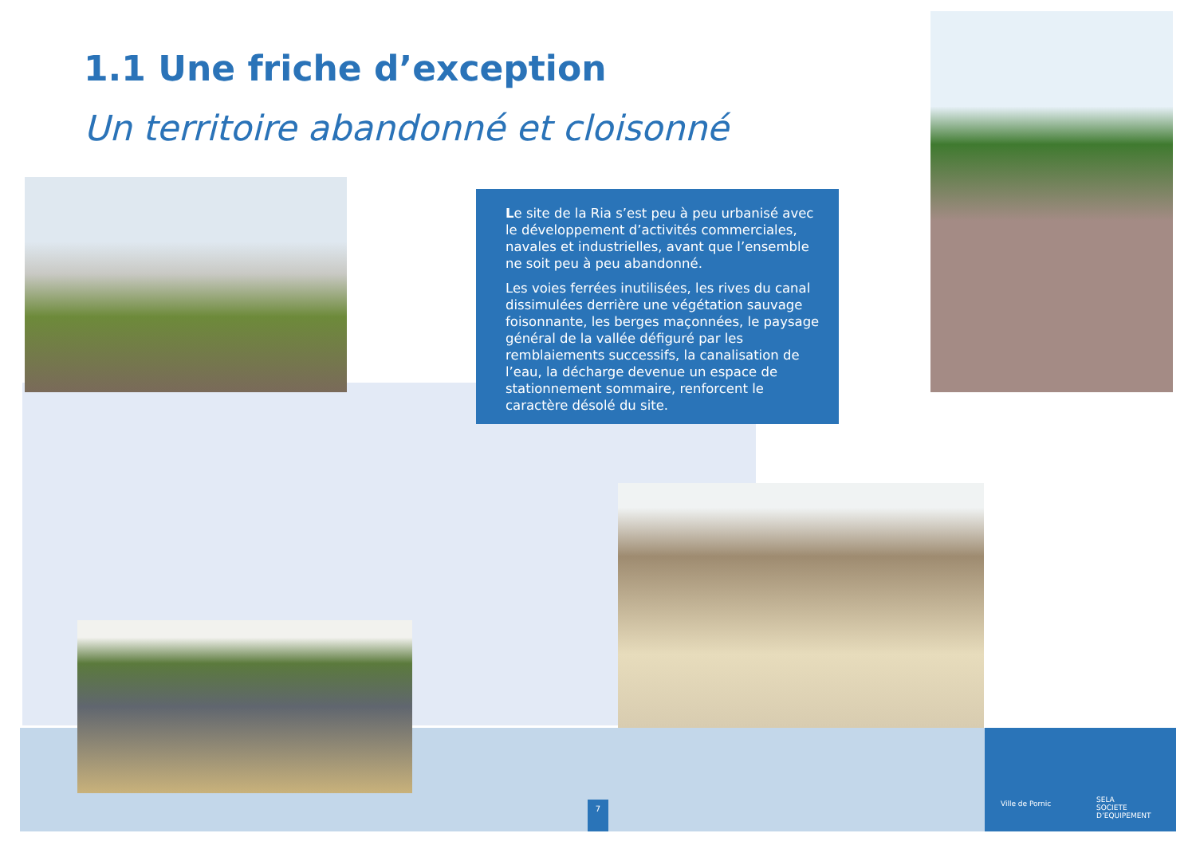1.1 Une friche d’exception
Un territoire abandonné et cloisonné
Le site de la Ria s’est peu à peu urbanisé avec le développement d’activités commerciales, navales et industrielles, avant que l’ensemble ne soit peu à peu abandonné.
Les voies ferrées inutilisées, les rives du canal dissimulées derrière une végétation sauvage foisonnante, les berges maçonnées, le paysage général de la vallée défiguré par les remblaiements successifs, la canalisation de l’eau, la décharge devenue un espace de stationnement sommaire, renforcent le caractère désolé du site.
7
Ville de Pornic
SELA
SOCIETE D’EQUIPEMENT